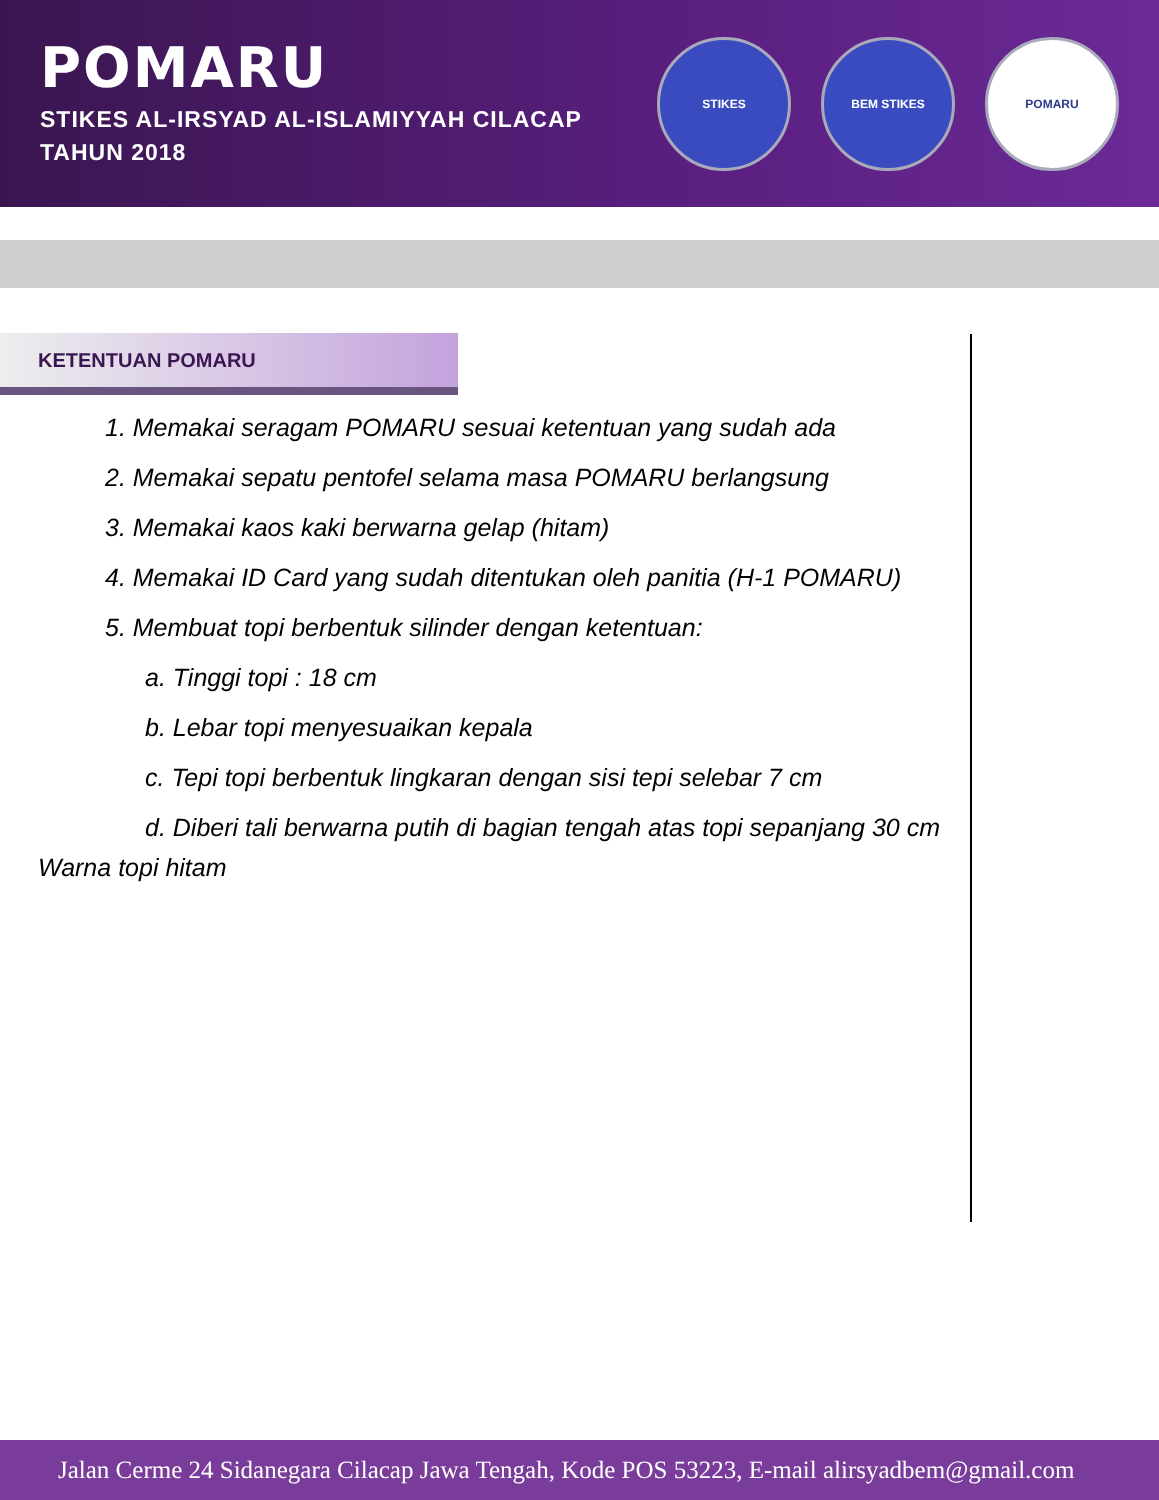POMARU
STIKES AL-IRSYAD AL-ISLAMIYYAH CILACAP
TAHUN 2018
STIKES BEM STIKES POMARU
KETENTUAN POMARU
1. Memakai seragam POMARU sesuai ketentuan yang sudah ada
2. Memakai sepatu pentofel selama masa POMARU berlangsung
3. Memakai kaos kaki berwarna gelap (hitam)
4. Memakai ID Card yang sudah ditentukan oleh panitia (H-1 POMARU)
5. Membuat topi berbentuk silinder dengan ketentuan:
a. Tinggi topi : 18 cm
b. Lebar topi menyesuaikan kepala
c. Tepi topi berbentuk lingkaran dengan sisi tepi selebar 7 cm
d. Diberi tali berwarna putih di bagian tengah atas topi sepanjang 30 cm
Warna topi hitam
Jalan Cerme 24 Sidanegara Cilacap Jawa Tengah, Kode POS 53223, E-mail alirsyadbem@gmail.com